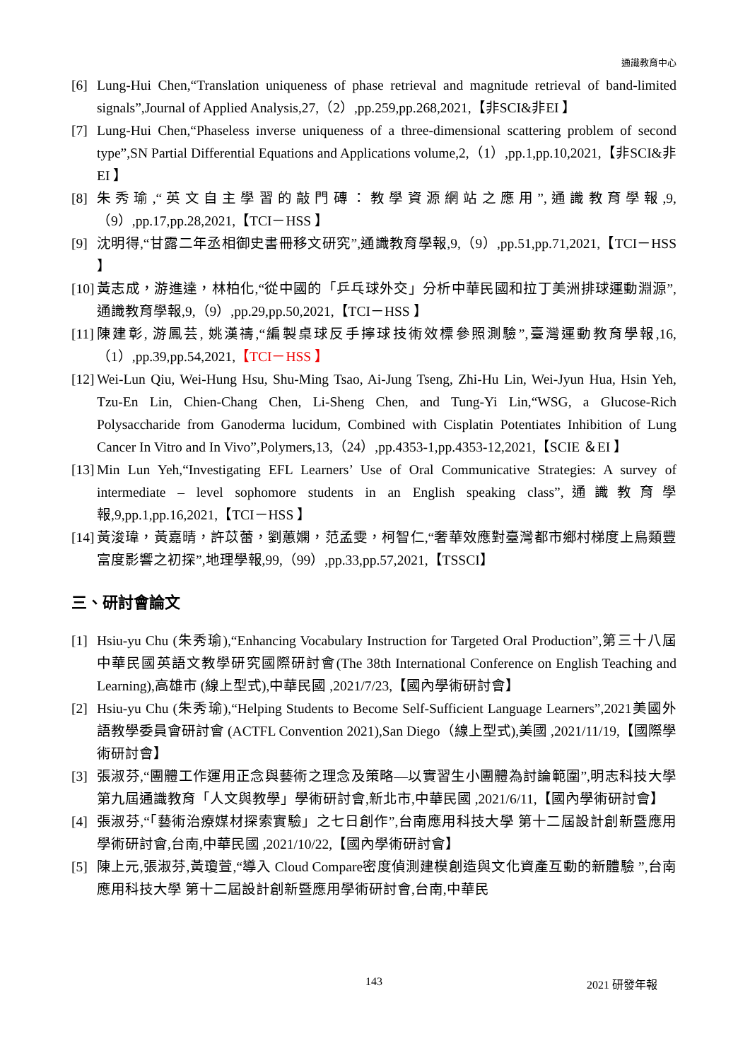通識教育中心
[6] Lung-Hui Chen,“Translation uniqueness of phase retrieval and magnitude retrieval of band-limited signals”,Journal of Applied Analysis,27,（2）,pp.259,pp.268,2021,【非SCI&非EI 】
[7] Lung-Hui Chen,“Phaseless inverse uniqueness of a three-dimensional scattering problem of second type”,SN Partial Differential Equations and Applications volume,2,（1）,pp.1,pp.10,2021,【非SCI&非EI 】
[8] 朱秀瑜,“英文自主學習的敲門磚：教學資源網站之應用”,通識教育學報,9,（9）,pp.17,pp.28,2021,【TCI－HSS 】
[9] 沈明得,“甘露二年丞相御史書冊移文研究”,通識教育學報,9,（9）,pp.51,pp.71,2021,【TCI－HSS 】
[10] 黃志成，游進達，林柏化,“從中國的「乒乓球外交」分析中華民國和拉丁美洲排球運動淵源”,通識教育學報,9,（9）,pp.29,pp.50,2021,【TCI－HSS 】
[11] 陳建彰, 游鳳芸, 姚漢禱,“編製桌球反手擰球技術效標參照測驗”,臺灣運動教育學報,16,（1）,pp.39,pp.54,2021,【TCI－HSS 】
[12] Wei-Lun Qiu, Wei-Hung Hsu, Shu-Ming Tsao, Ai-Jung Tseng, Zhi-Hu Lin, Wei-Jyun Hua, Hsin Yeh, Tzu-En Lin, Chien-Chang Chen, Li-Sheng Chen, and Tung-Yi Lin,“WSG, a Glucose-Rich Polysaccharide from Ganoderma lucidum, Combined with Cisplatin Potentiates Inhibition of Lung Cancer In Vitro and In Vivo”,Polymers,13,（24）,pp.4353-1,pp.4353-12,2021,【SCIE ＆EI 】
[13] Min Lun Yeh,“Investigating EFL Learners’ Use of Oral Communicative Strategies: A survey of intermediate – level sophomore students in an English speaking class”,通識教育學報,9,pp.1,pp.16,2021,【TCI－HSS 】
[14] 黃浚瑋，黃嘉晴，許苡蕾，劉蕙嫻，范孟雯，柯智仁,“奢華效應對臺灣都市鄉村梯度上鳥類豐富度影響之初探”,地理學報,99,（99）,pp.33,pp.57,2021,【TSSCI】
三、研討會論文
[1] Hsiu-yu Chu (朱秀瑜),“Enhancing Vocabulary Instruction for Targeted Oral Production”,第三十八屆中華民國英語文教學研究國際研討會(The 38th International Conference on English Teaching and Learning),高雄市 (線上型式),中華民國 ,2021/7/23,【國內學術研討會】
[2] Hsiu-yu Chu (朱秀瑜),“Helping Students to Become Self-Sufficient Language Learners”,2021美國外語教學委員會研討會 (ACTFL Convention 2021),San Diego（線上型式),美國 ,2021/11/19,【國際學術研討會】
[3] 張淑芬,“團體工作運用正念與藝術之理念及策略—以實習生小團體為討論範圍”,明志科技大學第九屆通識教育「人文與教學」學術研討會,新北市,中華民國 ,2021/6/11,【國內學術研討會】
[4] 張淑芬,“「藝術治療媒材探索實驗」之七日創作”,台南應用科技大學 第十二屆設計創新暨應用學術研討會,台南,中華民國 ,2021/10/22,【國內學術研討會】
[5] 陳上元,張淑芬,黃瓊萱,“導入 Cloud Compare密度偵測建模創造與文化資產互動的新體驗 ”,台南應用科技大學 第十二屆設計創新暨應用學術研討會,台南,中華民
143 2021 研發年報